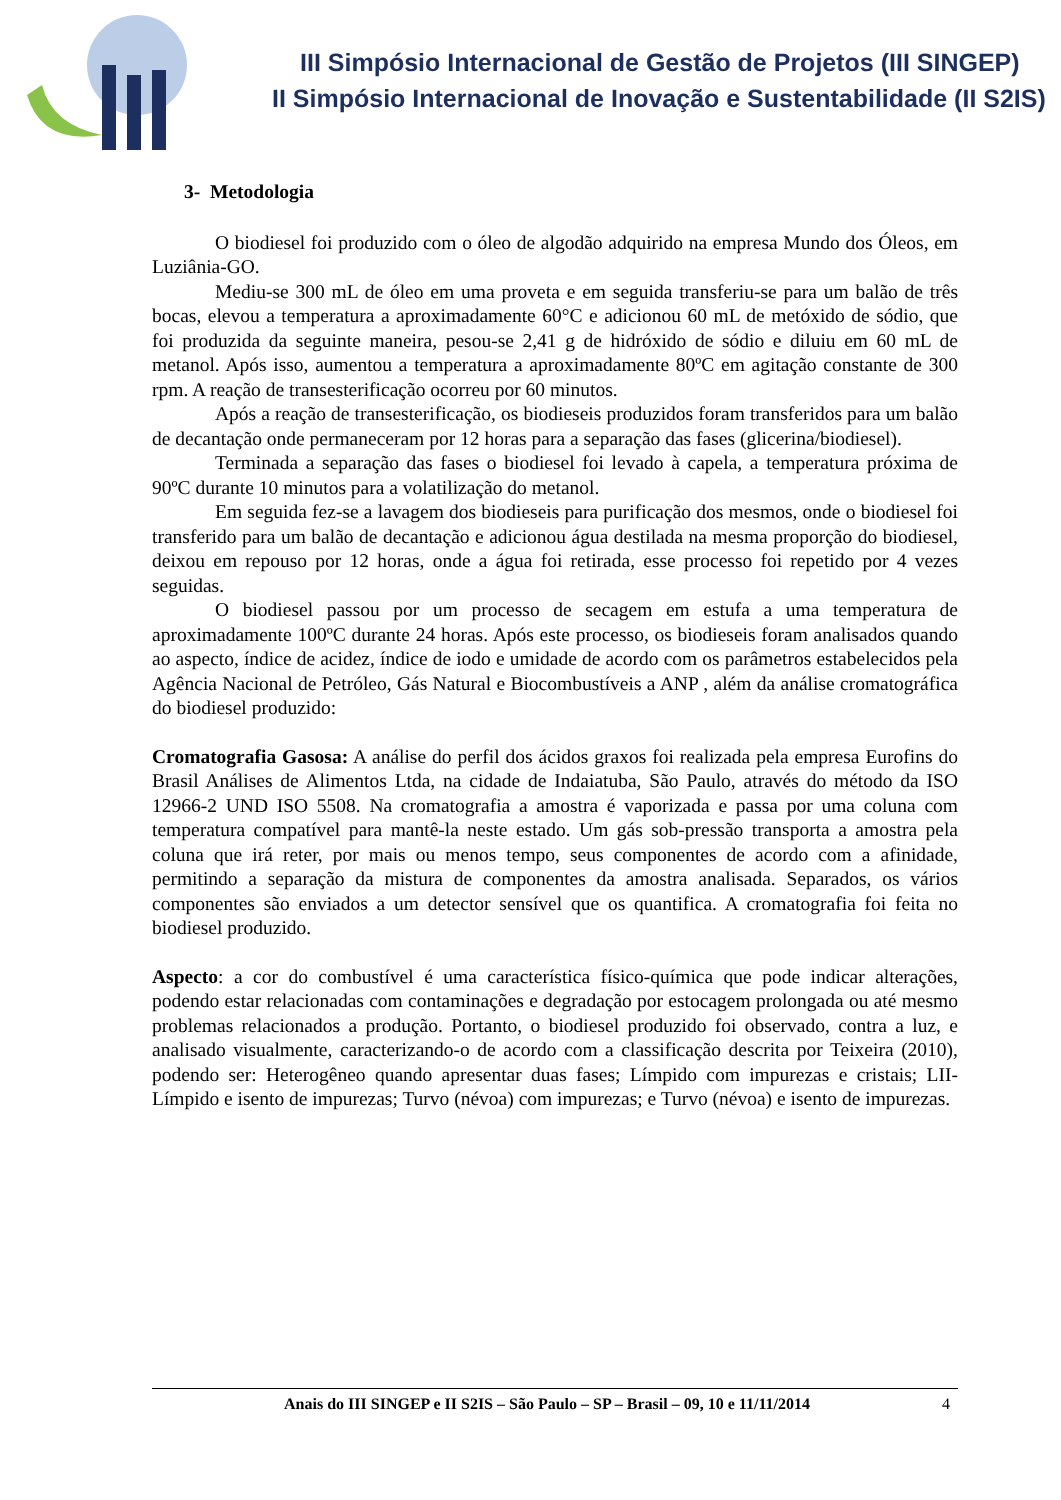III Simpósio Internacional de Gestão de Projetos (III SINGEP)
II Simpósio Internacional de Inovação e Sustentabilidade (II S2IS)
3- Metodologia
O biodiesel foi produzido com o óleo de algodão adquirido na empresa Mundo dos Óleos, em Luziânia-GO.
Mediu-se 300 mL de óleo em uma proveta e em seguida transferiu-se para um balão de três bocas, elevou a temperatura a aproximadamente 60°C e adicionou 60 mL de metóxido de sódio, que foi produzida da seguinte maneira, pesou-se 2,41 g de hidróxido de sódio e diluiu em 60 mL de metanol. Após isso, aumentou a temperatura a aproximadamente 80ºC em agitação constante de 300 rpm. A reação de transesterificação ocorreu por 60 minutos.
Após a reação de transesterificação, os biodieseis produzidos foram transferidos para um balão de decantação onde permaneceram por 12 horas para a separação das fases (glicerina/biodiesel).
Terminada a separação das fases o biodiesel foi levado à capela, a temperatura próxima de 90ºC durante 10 minutos para a volatilização do metanol.
Em seguida fez-se a lavagem dos biodieseis para purificação dos mesmos, onde o biodiesel foi transferido para um balão de decantação e adicionou água destilada na mesma proporção do biodiesel, deixou em repouso por 12 horas, onde a água foi retirada, esse processo foi repetido por 4 vezes seguidas.
O biodiesel passou por um processo de secagem em estufa a uma temperatura de aproximadamente 100ºC durante 24 horas. Após este processo, os biodieseis foram analisados quando ao aspecto, índice de acidez, índice de iodo e umidade de acordo com os parâmetros estabelecidos pela Agência Nacional de Petróleo, Gás Natural e Biocombustíveis a ANP , além da análise cromatográfica do biodiesel produzido:
Cromatografia Gasosa: A análise do perfil dos ácidos graxos foi realizada pela empresa Eurofins do Brasil Análises de Alimentos Ltda, na cidade de Indaiatuba, São Paulo, através do método da ISO 12966-2 UND ISO 5508. Na cromatografia a amostra é vaporizada e passa por uma coluna com temperatura compatível para mantê-la neste estado. Um gás sob-pressão transporta a amostra pela coluna que irá reter, por mais ou menos tempo, seus componentes de acordo com a afinidade, permitindo a separação da mistura de componentes da amostra analisada. Separados, os vários componentes são enviados a um detector sensível que os quantifica. A cromatografia foi feita no biodiesel produzido.
Aspecto: a cor do combustível é uma característica físico-química que pode indicar alterações, podendo estar relacionadas com contaminações e degradação por estocagem prolongada ou até mesmo problemas relacionados a produção. Portanto, o biodiesel produzido foi observado, contra a luz, e analisado visualmente, caracterizando-o de acordo com a classificação descrita por Teixeira (2010), podendo ser: Heterogêneo quando apresentar duas fases; Límpido com impurezas e cristais; LII-Límpido e isento de impurezas; Turvo (névoa) com impurezas; e Turvo (névoa) e isento de impurezas.
Anais do III SINGEP e II S2IS – São Paulo – SP – Brasil – 09, 10 e 11/11/2014 4